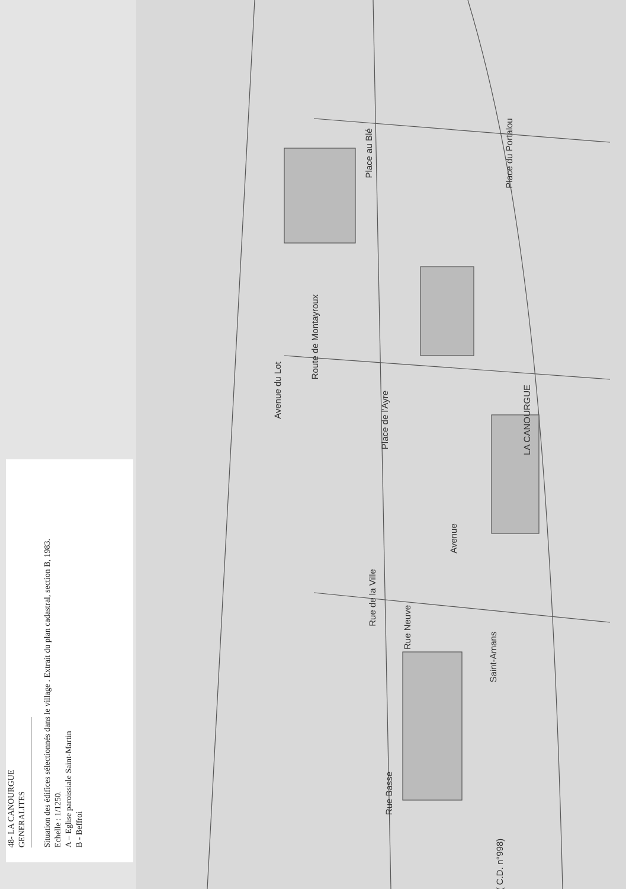Route de Montayroux
Place de l'Ayre
Avenue
LA CANOURGUE
Rue Neuve
Rue de la Ville
Saint-Amans
Place du Portalou
Place au Blé
Avenue du Lot
Rue Basse
( C.D. n°998)
48- LA CANOURGUE
GENERALITES
Situation des édifices sélectionnés dans le village . Extrait du plan cadastral, section B, 1983.
Echelle : 1/1250.
A – Eglise paroissiale Saint-Martin
B - Beffroi